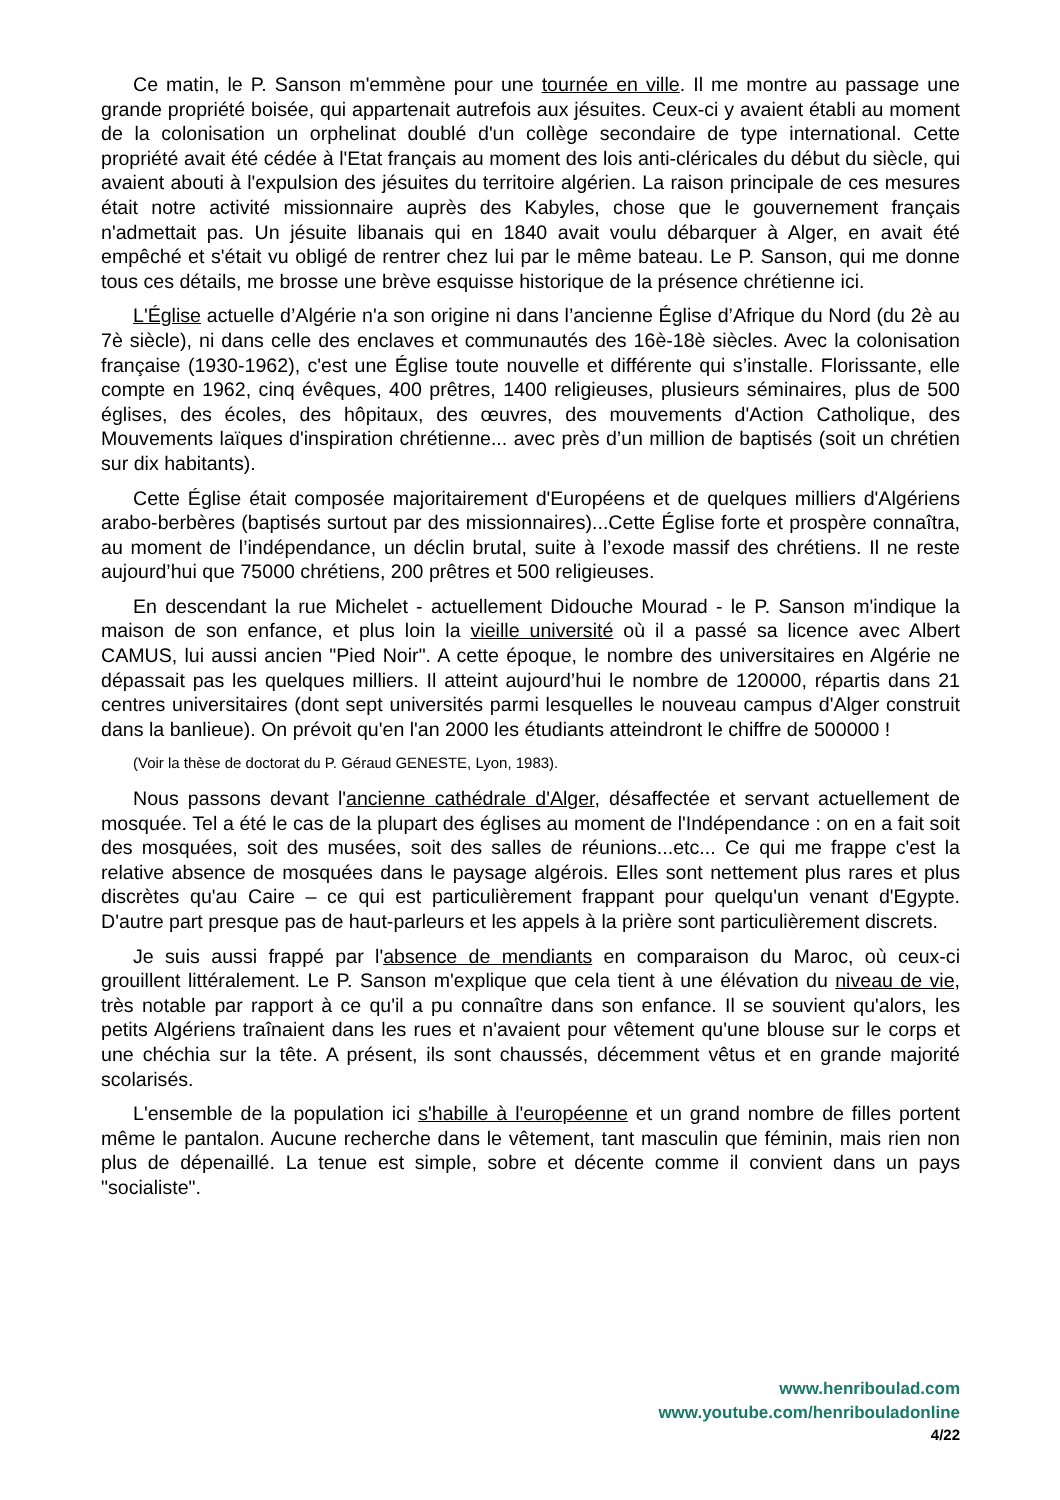Ce matin, le P. Sanson m'emmène pour une tournée en ville. Il me montre au passage une grande propriété boisée, qui appartenait autrefois aux jésuites. Ceux-ci y avaient établi au moment de la colonisation un orphelinat doublé d'un collège secondaire de type international. Cette propriété avait été cédée à l'Etat français au moment des lois anti-cléricales du début du siècle, qui avaient abouti à l'expulsion des jésuites du territoire algérien. La raison principale de ces mesures était notre activité missionnaire auprès des Kabyles, chose que le gouvernement français n'admettait pas. Un jésuite libanais qui en 1840 avait voulu débarquer à Alger, en avait été empêché et s'était vu obligé de rentrer chez lui par le même bateau. Le P. Sanson, qui me donne tous ces détails, me brosse une brève esquisse historique de la présence chrétienne ici.
L'Église actuelle d’Algérie n'a son origine ni dans l’ancienne Église d’Afrique du Nord (du 2è au 7è siècle), ni dans celle des enclaves et communautés des 16è-18è siècles. Avec la colonisation française (1930-1962), c'est une Église toute nouvelle et différente qui s’installe. Florissante, elle compte en 1962, cinq évêques, 400 prêtres, 1400 religieuses, plusieurs séminaires, plus de 500 églises, des écoles, des hôpitaux, des œuvres, des mouvements d'Action Catholique, des Mouvements laïques d'inspiration chrétienne... avec près d’un million de baptisés (soit un chrétien sur dix habitants).
Cette Église était composée majoritairement d'Européens et de quelques milliers d'Algériens arabo-berbères (baptisés surtout par des missionnaires)...Cette Église forte et prospère connaîtra, au moment de l’indépendance, un déclin brutal, suite à l’exode massif des chrétiens. Il ne reste aujourd’hui que 75000 chrétiens, 200 prêtres et 500 religieuses.
En descendant la rue Michelet - actuellement Didouche Mourad - le P. Sanson m'indique la maison de son enfance, et plus loin la vieille université où il a passé sa licence avec Albert CAMUS, lui aussi ancien "Pied Noir". A cette époque, le nombre des universitaires en Algérie ne dépassait pas les quelques milliers. Il atteint aujourd’hui le nombre de 120000, répartis dans 21 centres universitaires (dont sept universités parmi lesquelles le nouveau campus d'Alger construit dans la banlieue). On prévoit qu'en l'an 2000 les étudiants atteindront le chiffre de 500000 !
(Voir la thèse de doctorat du P. Géraud GENESTE, Lyon, 1983).
Nous passons devant l'ancienne cathédrale d'Alger, désaffectée et servant actuellement de mosquée. Tel a été le cas de la plupart des églises au moment de l'Indépendance : on en a fait soit des mosquées, soit des musées, soit des salles de réunions...etc... Ce qui me frappe c'est la relative absence de mosquées dans le paysage algérois. Elles sont nettement plus rares et plus discrètes qu'au Caire – ce qui est particulièrement frappant pour quelqu'un venant d'Egypte. D'autre part presque pas de haut-parleurs et les appels à la prière sont particulièrement discrets.
Je suis aussi frappé par l'absence de mendiants en comparaison du Maroc, où ceux-ci grouillent littéralement. Le P. Sanson m'explique que cela tient à une élévation du niveau de vie, très notable par rapport à ce qu'il a pu connaître dans son enfance. Il se souvient qu'alors, les petits Algériens traînaient dans les rues et n'avaient pour vêtement qu'une blouse sur le corps et une chéchia sur la tête. A présent, ils sont chaussés, décemment vêtus et en grande majorité scolarisés.
L'ensemble de la population ici s'habille à l'européenne et un grand nombre de filles portent même le pantalon. Aucune recherche dans le vêtement, tant masculin que féminin, mais rien non plus de dépenaillé. La tenue est simple, sobre et décente comme il convient dans un pays "socialiste".
www.henriboulad.com
www.youtube.com/henribouladonline
4/22